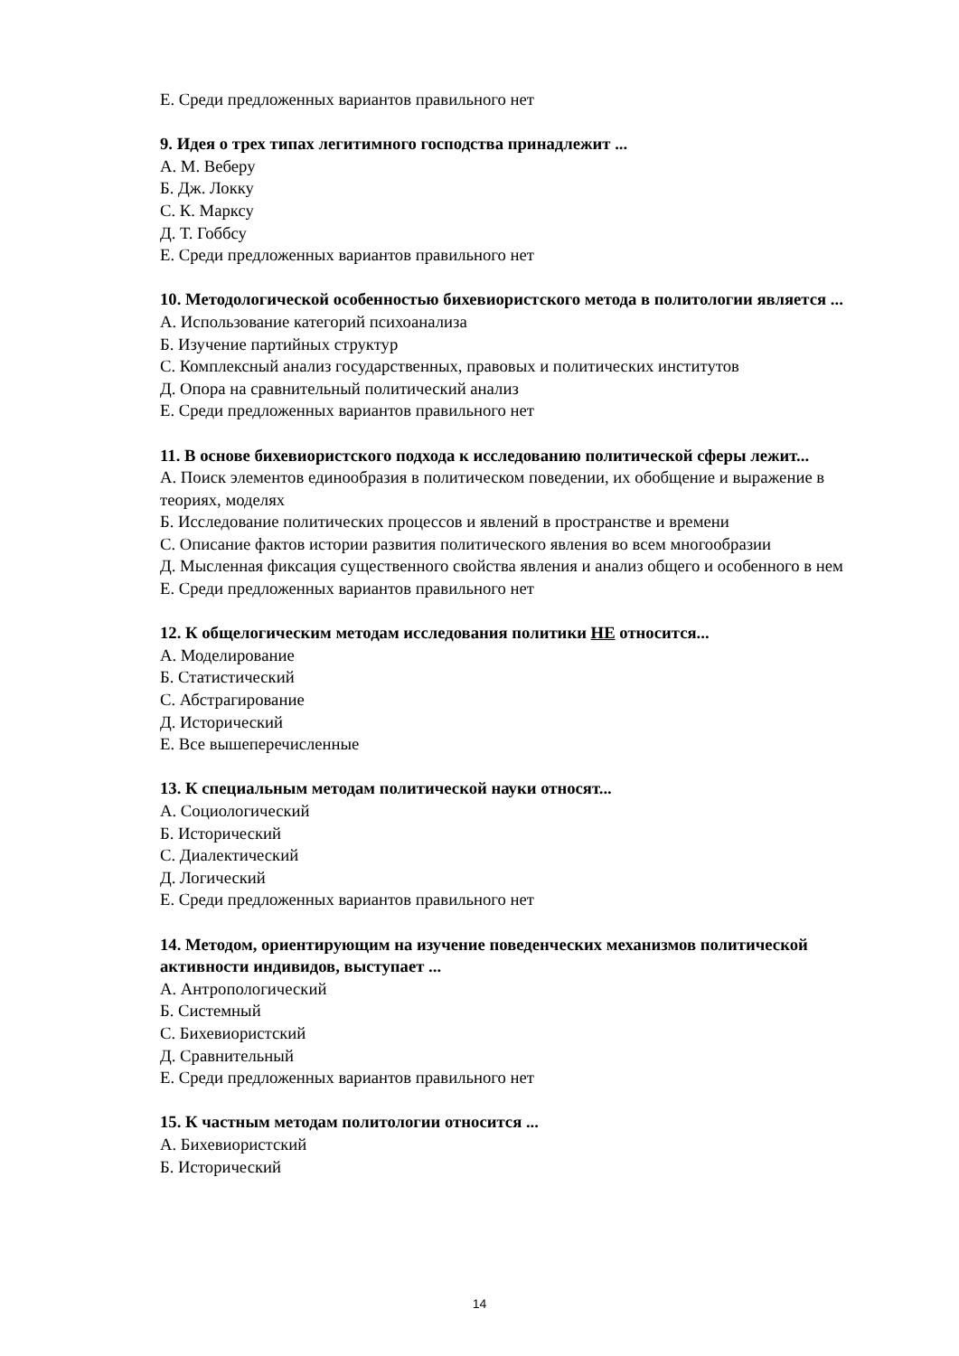Е. Среди предложенных вариантов правильного нет
9. Идея о трех типах легитимного господства принадлежит ...
А. М. Веберу
Б. Дж. Локку
С. К. Марксу
Д. Т. Гоббсу
Е. Среди предложенных вариантов правильного нет
10. Методологической особенностью бихевиористского метода в политологии является ...
А. Использование категорий психоанализа
Б. Изучение партийных структур
С. Комплексный анализ государственных, правовых и политических институтов
Д. Опора на сравнительный политический анализ
Е. Среди предложенных вариантов правильного нет
11. В основе бихевиористского подхода к исследованию политической сферы лежит...
А. Поиск элементов единообразия в политическом поведении, их обобщение и выражение в теориях, моделях
Б. Исследование политических процессов и явлений в пространстве и времени
С. Описание фактов истории развития политического явления во всем многообразии
Д. Мысленная фиксация существенного свойства явления и анализ общего и особенного в нем
Е. Среди предложенных вариантов правильного нет
12. К общелогическим методам исследования политики НЕ относится...
А. Моделирование
Б. Статистический
С. Абстрагирование
Д. Исторический
Е. Все вышеперечисленные
13. К специальным методам политической науки относят...
А. Социологический
Б. Исторический
С. Диалектический
Д. Логический
Е. Среди предложенных вариантов правильного нет
14. Методом, ориентирующим на изучение поведенческих механизмов политической активности индивидов, выступает ...
А. Антропологический
Б. Системный
С. Бихевиористский
Д. Сравнительный
Е. Среди предложенных вариантов правильного нет
15. К частным методам политологии относится ...
А. Бихевиористский
Б. Исторический
14